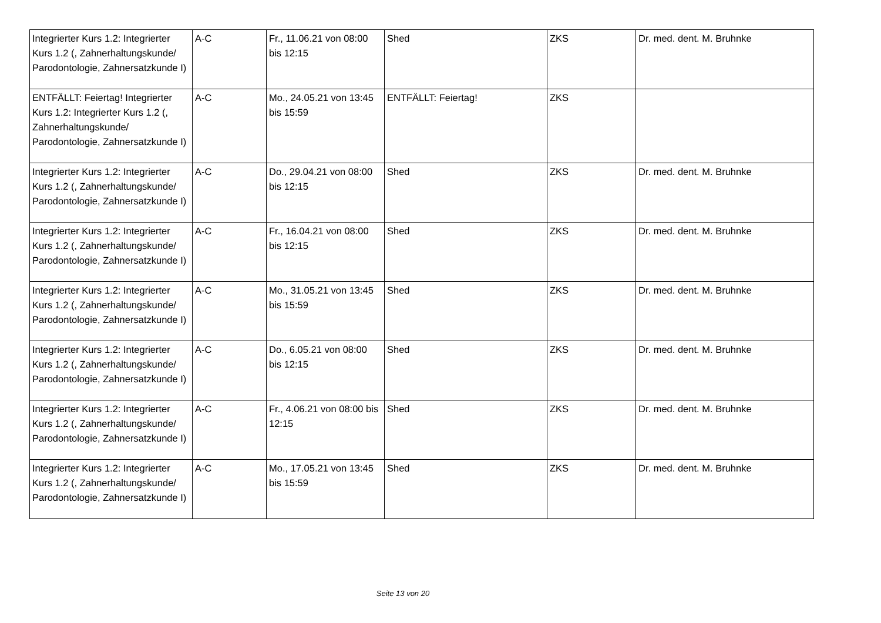| Integrierter Kurs 1.2: Integrierter Kurs 1.2 (, Zahnerhaltungskunde/ Parodontologie, Zahnersatzkunde I) | A-C | Fr., 11.06.21 von 08:00 bis 12:15 | Shed | ZKS | Dr. med. dent. M. Bruhnke |
| ENTFÄLLT: Feiertag! Integrierter Kurs 1.2: Integrierter Kurs 1.2 (, Zahnerhaltungskunde/ Parodontologie, Zahnersatzkunde I) | A-C | Mo., 24.05.21 von 13:45 bis 15:59 | ENTFÄLLT: Feiertag! | ZKS | |
| Integrierter Kurs 1.2: Integrierter Kurs 1.2 (, Zahnerhaltungskunde/ Parodontologie, Zahnersatzkunde I) | A-C | Do., 29.04.21 von 08:00 bis 12:15 | Shed | ZKS | Dr. med. dent. M. Bruhnke |
| Integrierter Kurs 1.2: Integrierter Kurs 1.2 (, Zahnerhaltungskunde/ Parodontologie, Zahnersatzkunde I) | A-C | Fr., 16.04.21 von 08:00 bis 12:15 | Shed | ZKS | Dr. med. dent. M. Bruhnke |
| Integrierter Kurs 1.2: Integrierter Kurs 1.2 (, Zahnerhaltungskunde/ Parodontologie, Zahnersatzkunde I) | A-C | Mo., 31.05.21 von 13:45 bis 15:59 | Shed | ZKS | Dr. med. dent. M. Bruhnke |
| Integrierter Kurs 1.2: Integrierter Kurs 1.2 (, Zahnerhaltungskunde/ Parodontologie, Zahnersatzkunde I) | A-C | Do., 6.05.21 von 08:00 bis 12:15 | Shed | ZKS | Dr. med. dent. M. Bruhnke |
| Integrierter Kurs 1.2: Integrierter Kurs 1.2 (, Zahnerhaltungskunde/ Parodontologie, Zahnersatzkunde I) | A-C | Fr., 4.06.21 von 08:00 bis 12:15 | Shed | ZKS | Dr. med. dent. M. Bruhnke |
| Integrierter Kurs 1.2: Integrierter Kurs 1.2 (, Zahnerhaltungskunde/ Parodontologie, Zahnersatzkunde I) | A-C | Mo., 17.05.21 von 13:45 bis 15:59 | Shed | ZKS | Dr. med. dent. M. Bruhnke |
Seite 13 von 20